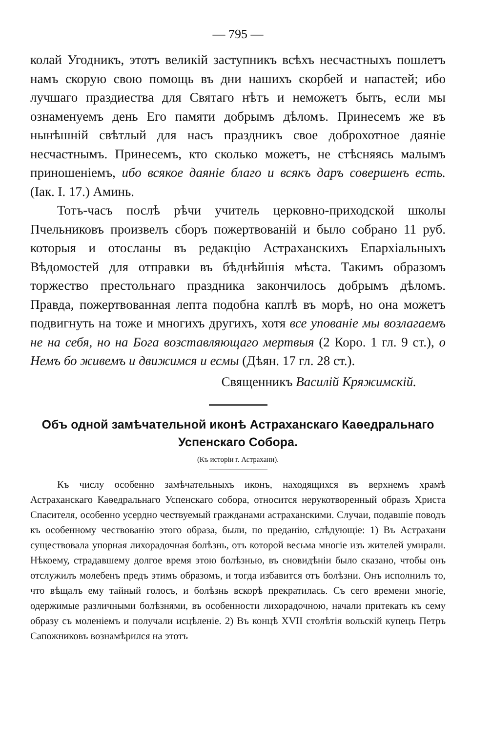— 795 —
колай Угодникъ, этотъ великій заступникъ всѣхъ несчастныхъ пошлетъ намъ скорую свою помощь въ дни нашихъ скорбей и напастей; ибо лучшаго праздиества для Святаго нѣтъ и неможетъ быть, если мы ознаменуемъ день Его памяти добрымъ дѣломъ. Принесемъ же въ нынѣшній свѣтлый для насъ праздникъ свое доброхотное даяніе несчастнымъ. Принесемъ, кто сколько можетъ, не стѣсняясь малымъ приношеніемъ, ибо всякое даяніе благо и всякъ даръ совершенъ есть. (Iак. I. 17.) Аминь.
Тотъ-часъ послѣ рѣчи учитель церковно-приходской школы Пчельниковъ произвелъ сборъ пожертвованій и было собрано 11 руб. которыя и отосланы въ редакцію Астраханскихъ Епархіальныхъ Вѣдомостей для отправки въ бѣднѣйшія мѣста. Такимъ образомъ торжество престольнаго праздника закончилось добрымъ дѣломъ. Правда, пожертвованная лепта подобна каплѣ въ морѣ, но она можетъ подвигнуть на тоже и многихъ другихъ, хотя все упованіе мы возлагаемъ не на себя, но на Бога возставляющаго мертвыя (2 Коро. 1 гл. 9 ст.), о Немъ бо живемъ и движимся и есмы (Дѣян. 17 гл. 28 ст.).
Священникъ Василій Кряжимскій.
Объ одной замѣчательной иконѣ Астраханскаго Каѳедральнаго Успенскаго Собора.
(Къ исторіи г. Астрахани).
Къ числу особенно замѣчательныхъ иконъ, находящихся въ верхнемъ храмѣ Астраханскаго Каѳедральнаго Успенскаго собора, относится нерукотворенный образъ Христа Спасителя, особенно усердно чествуемый гражданами астраханскими. Случаи, подавшіе поводъ къ особенному чествованію этого образа, были, по преданію, слѣдующіе: 1) Въ Астрахани существовала упорная лихорадочная болѣзнь, отъ которой весьма многіе изъ жителей умирали. Нѣкоему, страдавшему долгое время этою болѣзнью, въ сновидѣніи было сказано, чтобы онъ отслужилъ молебенъ предъ этимъ образомъ, и тогда избавится отъ болѣзни. Онъ исполнилъ то, что вѣщалъ ему тайный голосъ, и болѣзнь вскорѣ прекратилась. Съ сего времени многіе, одержимые различными болѣзнями, въ особенности лихорадочною, начали притекать къ сему образу съ моленіемъ и получали исцѣленіе. 2) Въ концѣ XVII столѣтія вольскій купецъ Петръ Сапожниковъ вознамѣрился на этотъ